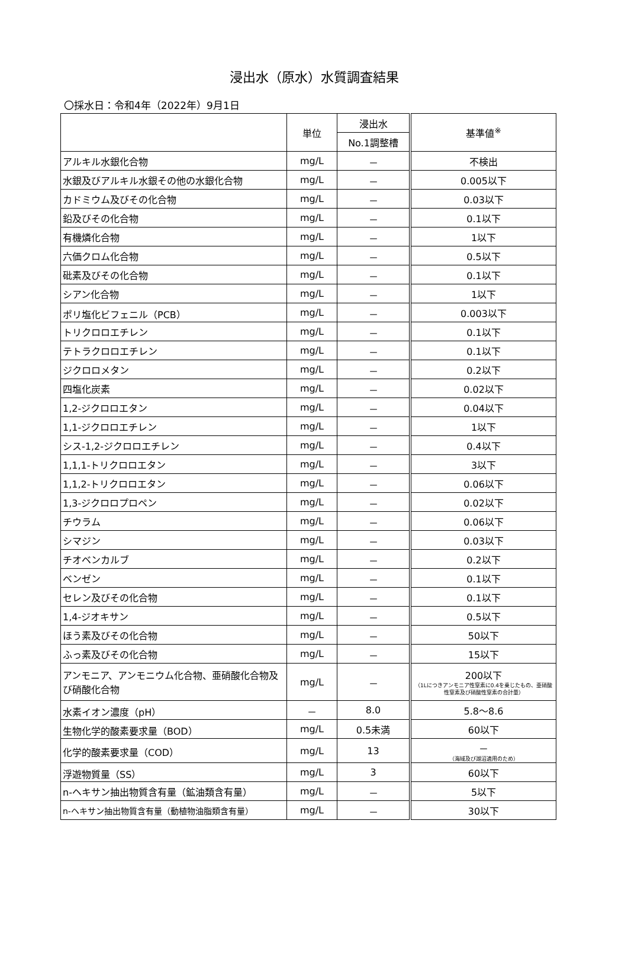浸出水（原水）水質調査結果
〇採水日：令和4年（2022年）9月1日
| | 単位 | 浸出水 | 基準値<sup>※</sup> |
| --- | --- | --- | --- |
| | | No.1調整槽 | |
| アルキル水銀化合物 | mg/L | － | 不検出 |
| 水銀及びアルキル水銀その他の水銀化合物 | mg/L | － | 0.005以下 |
| カドミウム及びその化合物 | mg/L | － | 0.03以下 |
| 鉛及びその化合物 | mg/L | － | 0.1以下 |
| 有機燐化合物 | mg/L | － | 1以下 |
| 六価クロム化合物 | mg/L | － | 0.5以下 |
| 砒素及びその化合物 | mg/L | － | 0.1以下 |
| シアン化合物 | mg/L | － | 1以下 |
| ポリ塩化ビフェニル（PCB） | mg/L | － | 0.003以下 |
| トリクロロエチレン | mg/L | － | 0.1以下 |
| テトラクロロエチレン | mg/L | － | 0.1以下 |
| ジクロロメタン | mg/L | － | 0.2以下 |
| 四塩化炭素 | mg/L | － | 0.02以下 |
| 1,2-ジクロロエタン | mg/L | － | 0.04以下 |
| 1,1-ジクロロエチレン | mg/L | － | 1以下 |
| シス-1,2-ジクロロエチレン | mg/L | － | 0.4以下 |
| 1,1,1-トリクロロエタン | mg/L | － | 3以下 |
| 1,1,2-トリクロロエタン | mg/L | － | 0.06以下 |
| 1,3-ジクロロプロペン | mg/L | － | 0.02以下 |
| チウラム | mg/L | － | 0.06以下 |
| シマジン | mg/L | － | 0.03以下 |
| チオベンカルブ | mg/L | － | 0.2以下 |
| ベンゼン | mg/L | － | 0.1以下 |
| セレン及びその化合物 | mg/L | － | 0.1以下 |
| 1,4-ジオキサン | mg/L | － | 0.5以下 |
| ほう素及びその化合物 | mg/L | － | 50以下 |
| ふっ素及びその化合物 | mg/L | － | 15以下 |
| アンモニア、アンモニウム化合物、亜硝酸化合物及び硝酸化合物 | mg/L | － | 200以下 （1Lにつきアンモニア性窒素に0.4を乗じたもの、亜硝酸性窒素及び硝酸性窒素の合計量） |
| 水素イオン濃度（pH） | － | 8.0 | 5.8～8.6 |
| 生物化学的酸素要求量（BOD） | mg/L | 0.5未満 | 60以下 |
| 化学的酸素要求量（COD） | mg/L | 13 | － （海域及び湖沼適用のため） |
| 浮遊物質量（SS） | mg/L | 3 | 60以下 |
| n-ヘキサン抽出物質含有量（鉱油類含有量） | mg/L | － | 5以下 |
| n-ヘキサン抽出物質含有量（動植物油脂類含有量） | mg/L | － | 30以下 |